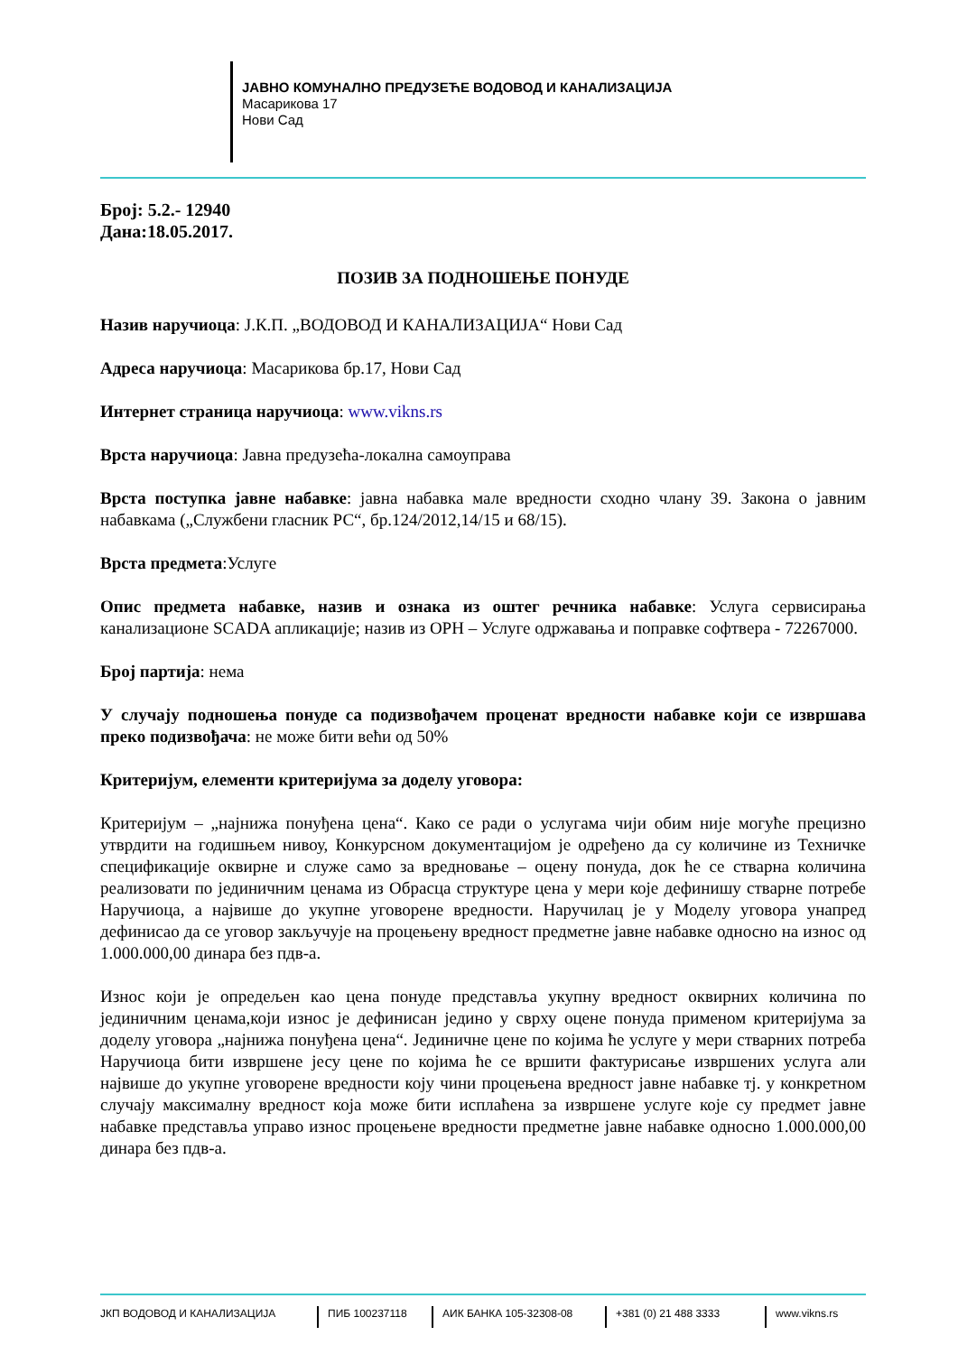ЈАВНО КОМУНАЛНО ПРЕДУЗЕЋЕ ВОДОВОД И КАНАЛИЗАЦИЈА
Масарикова 17
Нови Сад
Број: 5.2.- 12940
Дана:18.05.2017.
ПОЗИВ ЗА ПОДНОШЕЊЕ ПОНУДЕ
Назив наручиоца: Ј.К.П. „ВОДОВОД И КАНАЛИЗАЦИЈА“ Нови Сад
Адреса наручиоца: Масарикова бр.17, Нови Сад
Интернет страница наручиоца: www.vikns.rs
Врста наручиоца: Јавна предузећа-локална самоуправа
Врста поступка јавне набавке: јавна набавка мале вредности сходно члану 39. Закона о јавним набавкама („Службени гласник РС“, бр.124/2012,14/15 и 68/15).
Врста предмета:Услуге
Опис предмета набавке, назив и ознака из оштег речника набавке: Услуга сервисирања канализационе SCADA апликације; назив из ОРН – Услуге одржавања и поправке софтвера - 72267000.
Број партија: нема
У случају подношења понуде са подизвођачем проценат вредности набавке који се извршава преко подизвођача: не може бити већи од 50%
Критеријум, елементи критеријума за доделу уговора:
Критеријум – „најнижа понуђена цена“. Како се ради о услугама чији обим није могуће прецизно утврдити на годишњем нивоу, Конкурсном документацијом је одређено да су количине из Техничке спецификације оквирне и служе само за вредновање – оцену понуда, док ће се стварна количина реализовати по јединичним ценама из Обрасца структуре цена у мери које дефинишу стварне потребе Наручиоца, а највише до укупне уговорене вредности. Наручилац је у Моделу уговора унапред дефинисао да се уговор закључује на процењену вредност предметне јавне набавке односно на износ од 1.000.000,00 динара без пдв-а.
Износ који је опредељен као цена понуде представља укупну вредност оквирних количина по јединичним ценама,који износ је дефинисан једино у сврху оцене понуда применом критеријума за доделу уговора „најнижа понуђена цена“. Јединичне цене по којима ће услуге у мери стварних потреба Наручиоца бити извршене јесу цене по којима ће се вршити фактурисање извршених услуга али највише до укупне уговорене вредности коју чини процењена вредност јавне набавке тј. у конкретном случају максималну вредност која може бити исплаћена за извршене услуге које су предмет јавне набавке представља управо износ процењене вредности предметне јавне набавке односно 1.000.000,00 динара без пдв-а.
ЈКП ВОДОВОД И КАНАЛИЗАЦИЈА ПИБ 100237118 АИК БАНКА 105-32308-08 +381 (0) 21 488 3333 www.vikns.rs